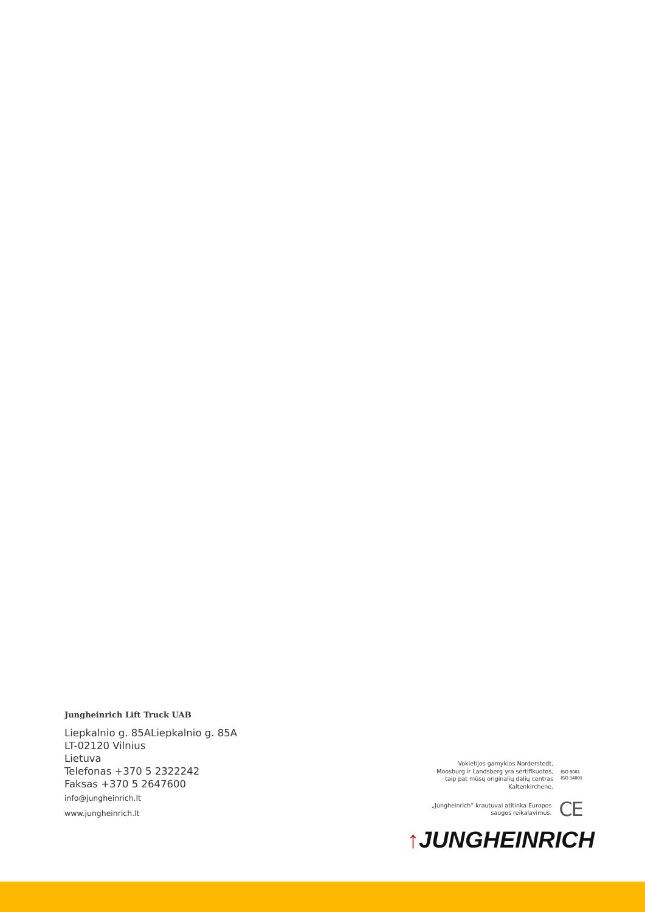Jungheinrich Lift Truck UAB
Liepkalnio g. 85ALiepkalnio g. 85A
LT-02120 Vilnius
Lietuva
Telefonas +370 5 2322242
Faksas +370 5 2647600
info@jungheinrich.lt
www.jungheinrich.lt
Vokietijos gamyklos Norderstedt,
Moosburg ir Landsberg yra sertifikuotos,
taip pat mūsų originalių dalių centras
Kaltenkirchene.
ISO 9001
ISO 14001
„Jungheinrich“ krautuvai atitinka Europos
saugos reikalavimus.
CE
↑JUNGHEINRICH